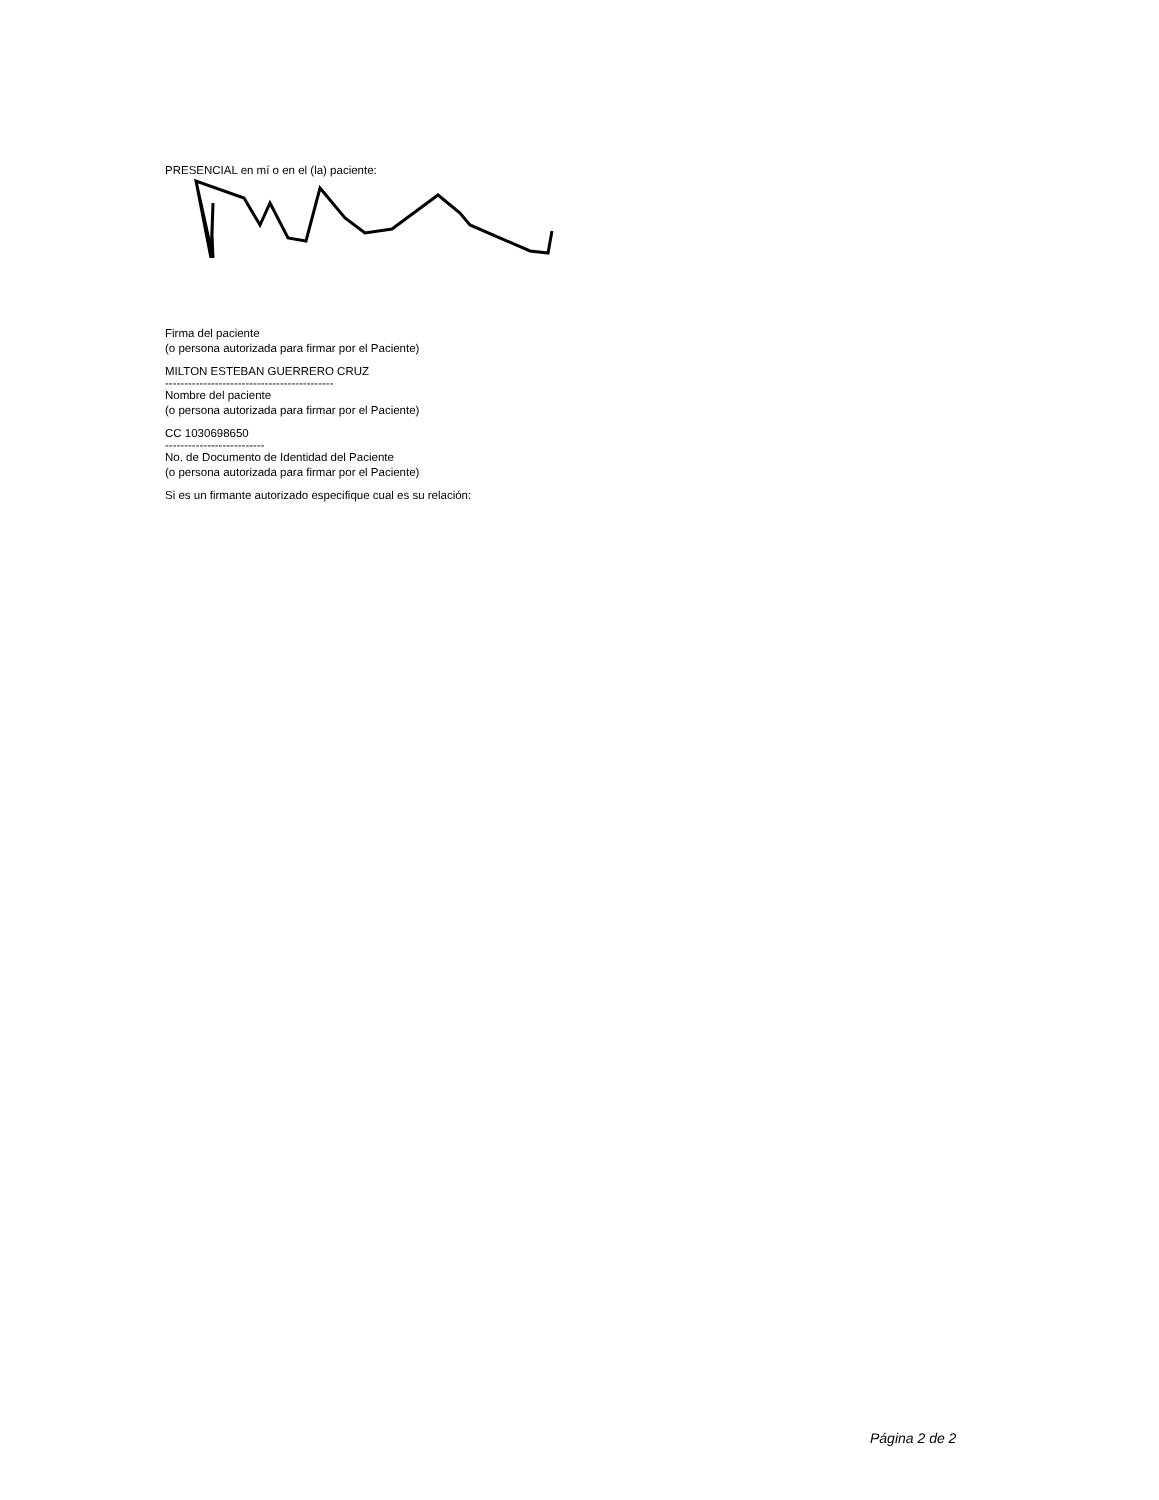PRESENCIAL en mí o en el (la) paciente:
Firma del paciente
(o persona autorizada para firmar por el Paciente)
MILTON ESTEBAN GUERRERO CRUZ
--------------------------------------------
Nombre del paciente
(o persona autorizada para firmar por el Paciente)
CC 1030698650
--------------------------
No. de Documento de Identidad del Paciente
(o persona autorizada para firmar por el Paciente)
Si es un firmante autorizado especifique cual es su relación:
Página 2 de 2